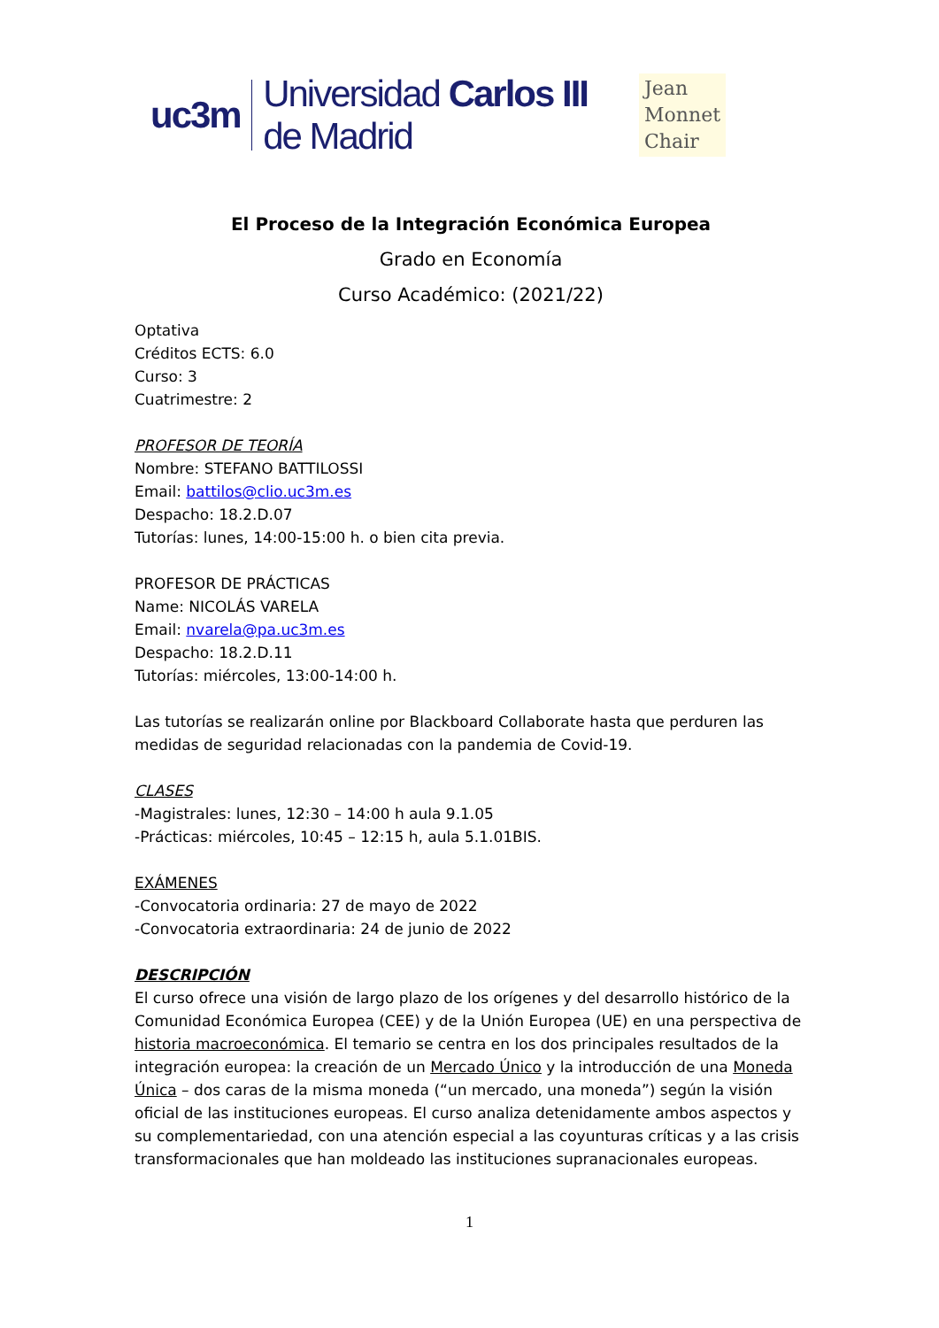uc3m Universidad Carlos III de Madrid Jean
Monnet
Chair
El Proceso de la Integración Económica Europea
Grado en Economía
Curso Académico: (2021/22)
Optativa
Créditos ECTS: 6.0
Curso: 3
Cuatrimestre: 2
PROFESOR DE TEORÍA
Nombre: STEFANO BATTILOSSI
Email: battilos@clio.uc3m.es
Despacho: 18.2.D.07
Tutorías: lunes, 14:00-15:00 h. o bien cita previa.
PROFESOR DE PRÁCTICAS
Name: NICOLÁS VARELA
Email: nvarela@pa.uc3m.es
Despacho: 18.2.D.11
Tutorías: miércoles, 13:00-14:00 h.
Las tutorías se realizarán online por Blackboard Collaborate hasta que perduren las medidas de seguridad relacionadas con la pandemia de Covid-19.
CLASES
-Magistrales: lunes, 12:30 – 14:00 h aula 9.1.05
-Prácticas: miércoles, 10:45 – 12:15 h, aula 5.1.01BIS.
EXÁMENES
-Convocatoria ordinaria: 27 de mayo de 2022
-Convocatoria extraordinaria: 24 de junio de 2022
DESCRIPCIÓN
El curso ofrece una visión de largo plazo de los orígenes y del desarrollo histórico de la Comunidad Económica Europea (CEE) y de la Unión Europea (UE) en una perspectiva de historia macroeconómica. El temario se centra en los dos principales resultados de la integración europea: la creación de un Mercado Único y la introducción de una Moneda Única – dos caras de la misma moneda (“un mercado, una moneda”) según la visión oficial de las instituciones europeas. El curso analiza detenidamente ambos aspectos y su complementariedad, con una atención especial a las coyunturas críticas y a las crisis transformacionales que han moldeado las instituciones supranacionales europeas.
1